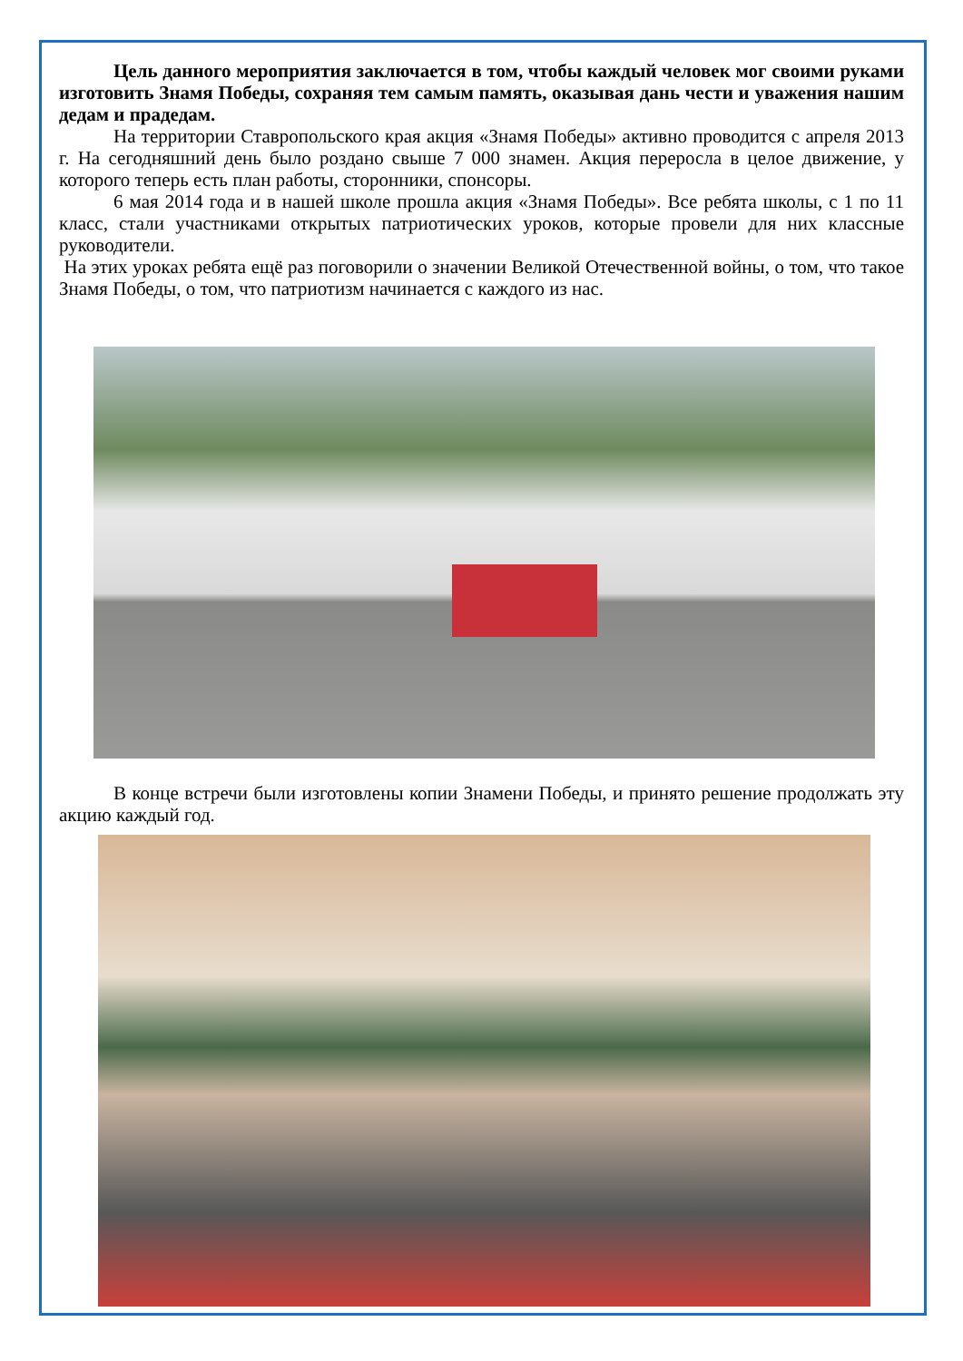Цель данного мероприятия заключается в том, чтобы каждый человек мог своими руками изготовить Знамя Победы, сохраняя тем самым память, оказывая дань чести и уважения нашим дедам и прадедам.
На территории Ставропольского края акция «Знамя Победы» активно проводится с апреля 2013 г. На сегодняшний день было роздано свыше 7 000 знамен. Акция переросла в целое движение, у которого теперь есть план работы, сторонники, спонсоры.
6 мая 2014 года и в нашей школе прошла акция «Знамя Победы». Все ребята школы, с 1 по 11 класс, стали участниками открытых патриотических уроков, которые провели для них классные руководители.
На этих уроках ребята ещё раз поговорили о значении Великой Отечественной войны, о том, что такое Знамя Победы, о том, что патриотизм начинается с каждого из нас.
В конце встречи были изготовлены копии Знамени Победы, и принято решение продолжать эту акцию каждый год.